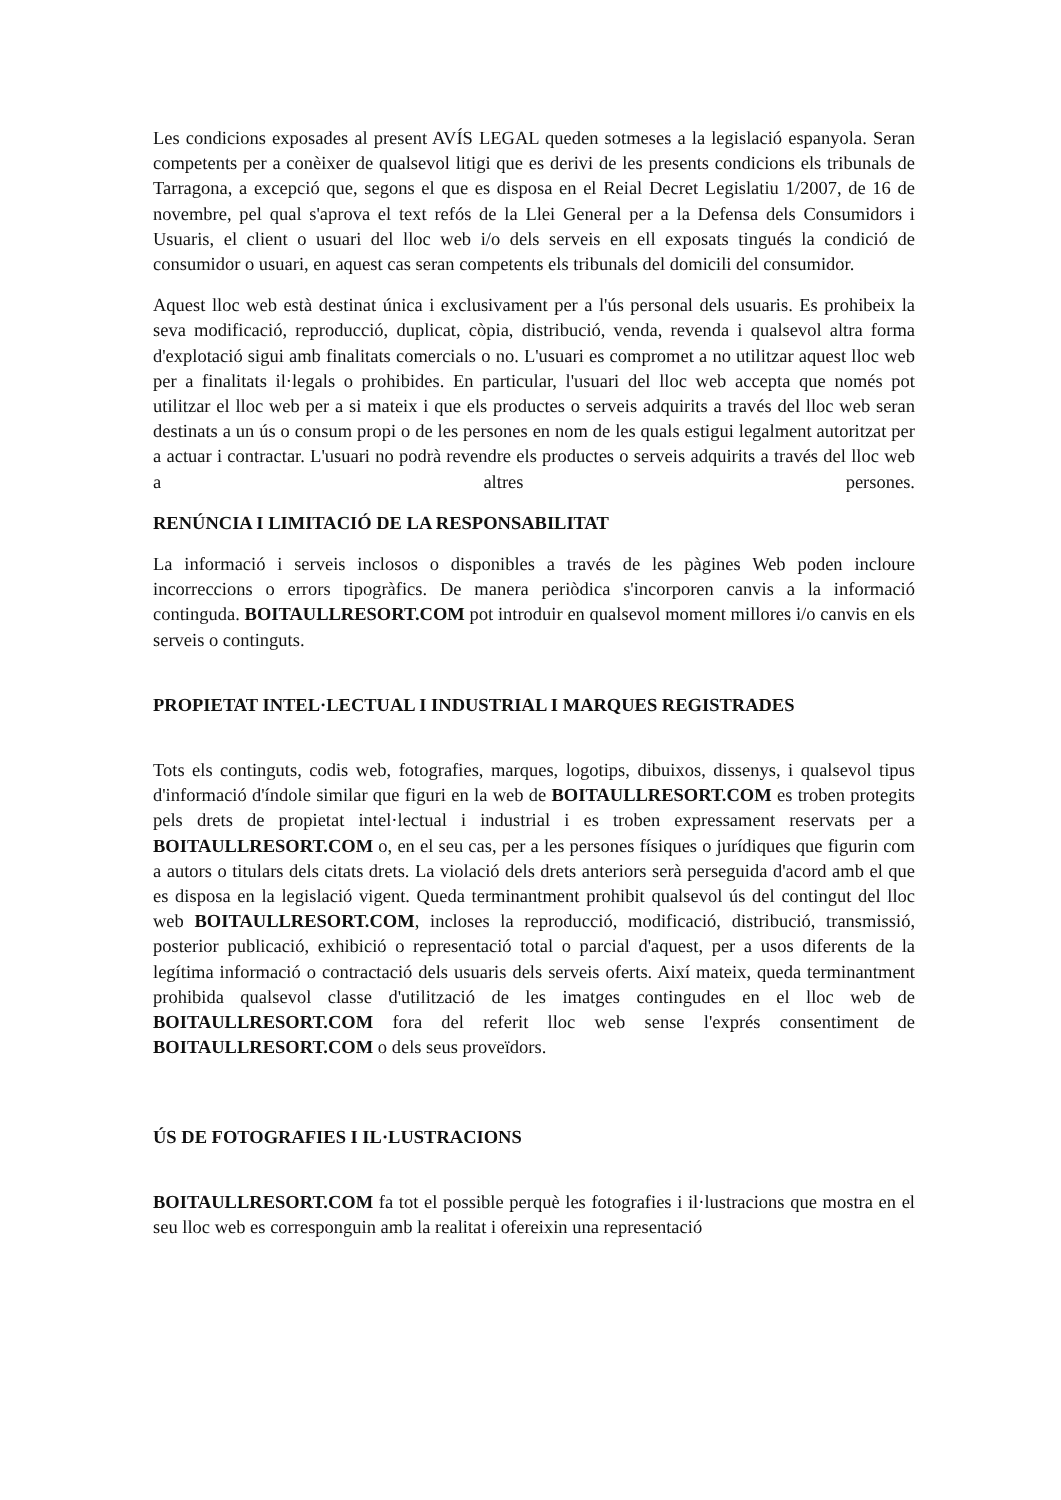Les condicions exposades al present AVÍS LEGAL queden sotmeses a la legislació espanyola. Seran competents per a conèixer de qualsevol litigi que es derivi de les presents condicions els tribunals de Tarragona, a excepció que, segons el que es disposa en el Reial Decret Legislatiu 1/2007, de 16 de novembre, pel qual s'aprova el text refós de la Llei General per a la Defensa dels Consumidors i Usuaris, el client o usuari del lloc web i/o dels serveis en ell exposats tingués la condició de consumidor o usuari, en aquest cas seran competents els tribunals del domicili del consumidor.
Aquest lloc web està destinat única i exclusivament per a l'ús personal dels usuaris. Es prohibeix la seva modificació, reproducció, duplicat, còpia, distribució, venda, revenda i qualsevol altra forma d'explotació sigui amb finalitats comercials o no. L'usuari es compromet a no utilitzar aquest lloc web per a finalitats il·legals o prohibides. En particular, l'usuari del lloc web accepta que només pot utilitzar el lloc web per a si mateix i que els productes o serveis adquirits a través del lloc web seran destinats a un ús o consum propi o de les persones en nom de les quals estigui legalment autoritzat per a actuar i contractar. L'usuari no podrà revendre els productes o serveis adquirits a través del lloc web a altres persones.
RENÚNCIA I LIMITACIÓ DE LA RESPONSABILITAT
La informació i serveis inclosos o disponibles a través de les pàgines Web poden incloure incorreccions o errors tipogràfics. De manera periòdica s'incorporen canvis a la informació continguda. BOITAULLRESORT.COM pot introduir en qualsevol moment millores i/o canvis en els serveis o continguts.
PROPIETAT INTEL·LECTUAL I INDUSTRIAL I MARQUES REGISTRADES
Tots els continguts, codis web, fotografies, marques, logotips, dibuixos, dissenys, i qualsevol tipus d'informació d'índole similar que figuri en la web de BOITAULLRESORT.COM es troben protegits pels drets de propietat intel·lectual i industrial i es troben expressament reservats per a BOITAULLRESORT.COM o, en el seu cas, per a les persones físiques o jurídiques que figurin com a autors o titulars dels citats drets. La violació dels drets anteriors serà perseguida d'acord amb el que es disposa en la legislació vigent. Queda terminantment prohibit qualsevol ús del contingut del lloc web BOITAULLRESORT.COM, incloses la reproducció, modificació, distribució, transmissió, posterior publicació, exhibició o representació total o parcial d'aquest, per a usos diferents de la legítima informació o contractació dels usuaris dels serveis oferts. Així mateix, queda terminantment prohibida qualsevol classe d'utilització de les imatges contingudes en el lloc web de BOITAULLRESORT.COM fora del referit lloc web sense l'exprés consentiment de BOITAULLRESORT.COM o dels seus proveïdors.
ÚS DE FOTOGRAFIES I IL·LUSTRACIONS
BOITAULLRESORT.COM fa tot el possible perquè les fotografies i il·lustracions que mostra en el seu lloc web es corresponguin amb la realitat i ofereixin una representació